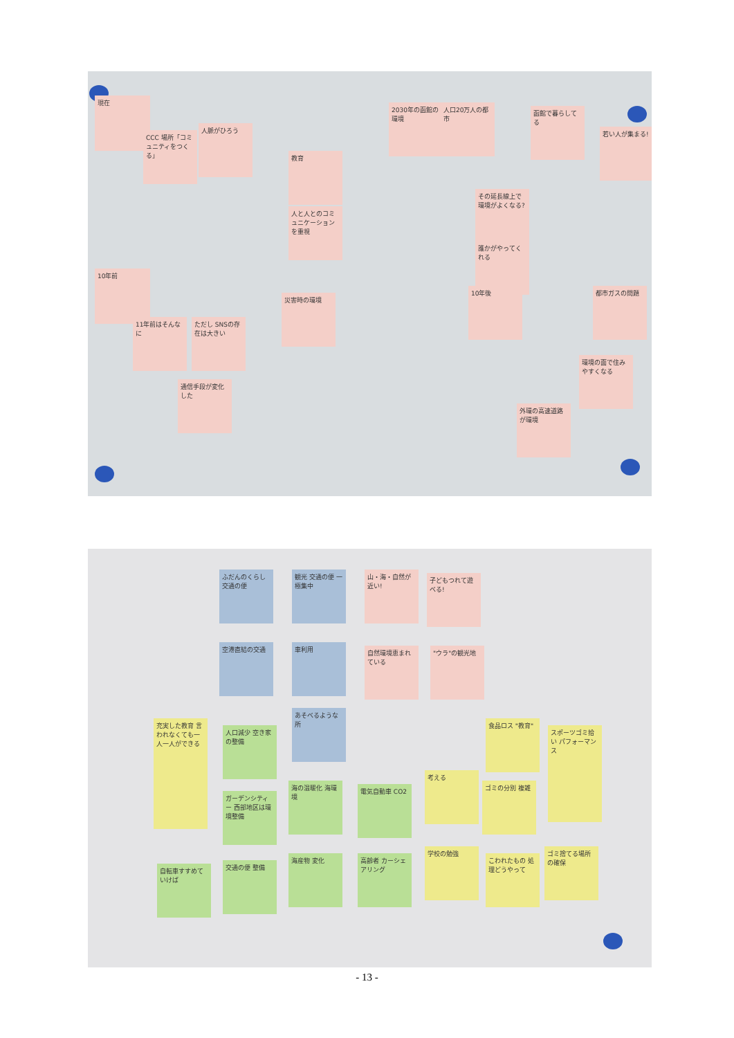現在
CCC 場所「コミュニティをつくる」
人脈がひろう
教育
人と人とのコミュニケーションを重視
2030年の函館の環境
人口20万人の都市
その延長線上で環境がよくなる?
函館で暮らしてる
若い人が集まる!
10年前
11年前はそんなに
ただし SNSの存在は大きい
災害時の環境
誰かがやってくれる
10年後
通信手段が変化した
都市ガスの問題
環境の面で住みやすくなる
外環の高速道路が環境
ふだんのくらし 交通の便
観光 交通の便 一極集中
山・海・自然が近い!
子どもつれて遊べる!
空港直結の交通 車利用
自然環境恵まれている
"ウラ"の観光地
あそべるような所
充実した教育 言われなくても一人一人ができる
人口減少 空き家の整備
食品ロス "教育"
スポーツゴミ拾い パフォーマンス
ガーデンシティー 西部地区は環境整備
海の温暖化 海環境 電気自動車 CO2
考える
ゴミの分別 複雑
自転車すすめていけば
交通の便 整備
海産物 変化
高齢者 カーシェアリング
学校の勉強
こわれたもの 処理どうやって
ゴミ捨てる場所の確保
- 13 -